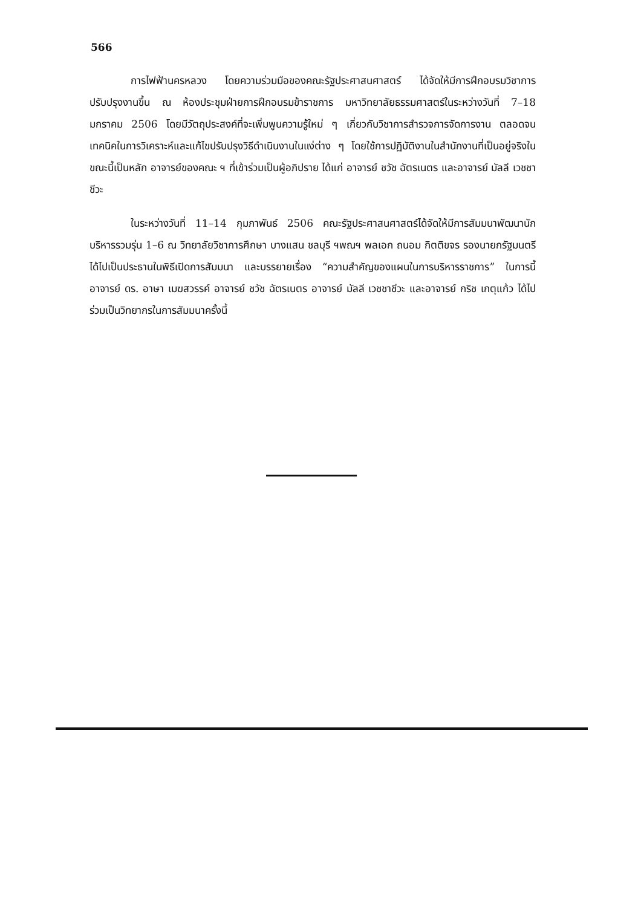566
การไฟฟ้านครหลวง โดยความร่วมมือของคณะรัฐประศาสนศาสตร์ ได้จัดให้มีการฝึกอบรมวิชาการปรับปรุงงานขึ้น ณ ห้องประชุมฝ่ายการฝึกอบรมข้าราชการ มหาวิทยาลัยธรรมศาสตร์ในระหว่างวันที่ 7–18 มกราคม 2506 โดยมีวัตถุประสงค์ที่จะเพิ่มพูนความรู้ใหม่ ๆ เกี่ยวกับวิชาการสำรวจการจัดการงาน ตลอดจนเทคนิคในการวิเคราะห์และแก้ไขปรับปรุงวิธีดำเนินงานในแง่ต่าง ๆ โดยใช้การปฏิบัติงานในสำนักงานที่เป็นอยู่จริงในขณะนี้เป็นหลัก อาจารย์ของคณะ ฯ ที่เข้าร่วมเป็นผู้อภิปราย ได้แก่ อาจารย์ ชวัช ฉัตรเนตร และอาจารย์ มัลลี เวชชาชีวะ
ในระหว่างวันที่ 11–14 กุมภาพันธ์ 2506 คณะรัฐประศาสนศาสตร์ได้จัดให้มีการสัมมนาพัฒนานักบริหารรวมรุ่น 1–6 ณ วิทยาลัยวิชาการศึกษา บางแสน ชลบุรี ฯพณฯ พลเอก ถนอม กิตติขจร รองนายกรัฐมนตรี ได้ไปเป็นประธานในพิธีเปิดการสัมมนา และบรรยายเรื่อง “ความสำคัญของแผนในการบริหารราชการ” ในการนี้ อาจารย์ ดร. อาษา เมฆสวรรค์ อาจารย์ ชวัช ฉัตรเนตร อาจารย์ มัลลี เวชชาชีวะ และอาจารย์ กริช เกตุแก้ว ได้ไปร่วมเป็นวิทยากรในการสัมมนาครั้งนี้